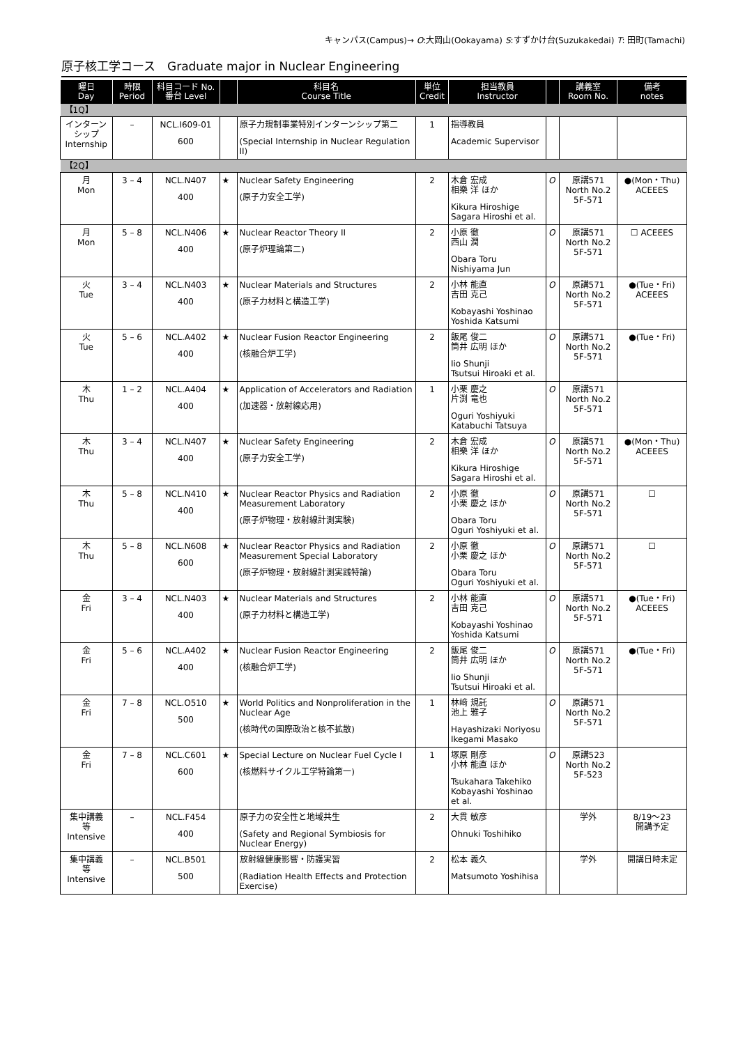キャンパス(Campus)→ O:大岡山(Ookayama) S:すずかけ台(Suzukakedai) T: 田町(Tamachi)
原子核工学コース　Graduate major in Nuclear Engineering
| 曜日 Day | 時限 Period | 科目コード No. 番台 Level | | 科目名 Course Title | 単位 Credit | 担当教員 Instructor | | 講義室 Room No. | 備考 notes |
| --- | --- | --- | --- | --- | --- | --- | --- | --- | --- |
| 【1Q】 | | | | | | | | | |
| インターン シップ Internship | – | NCL.I609-01 600 | | 原子力規制事業特別インターンシップ第二 (Special Internship in Nuclear Regulation II) | 1 | 指導教員 Academic Supervisor | | | |
| 【2Q】 | | | | | | | | | |
| 月 Mon | 3 – 4 | NCL.N407 400 | ★ | Nuclear Safety Engineering (原子力安全工学) | 2 | 木倉 宏成 相樂 洋 ほか Kikura Hiroshige Sagara Hiroshi et al. | O | 原講571 North No.2 5F-571 | ●(Mon・Thu) ACEEES |
| 月 Mon | 5 – 8 | NCL.N406 400 | ★ | Nuclear Reactor Theory II (原子炉理論第二) | 2 | 小原 徹 西山 潤 Obara Toru Nishiyama Jun | O | 原講571 North No.2 5F-571 | ☐ ACEEES |
| 火 Tue | 3 – 4 | NCL.N403 400 | ★ | Nuclear Materials and Structures (原子力材料と構造工学) | 2 | 小林 能直 吉田 克己 Kobayashi Yoshinao Yoshida Katsumi | O | 原講571 North No.2 5F-571 | ●(Tue・Fri) ACEEES |
| 火 Tue | 5 – 6 | NCL.A402 400 | ★ | Nuclear Fusion Reactor Engineering (核融合炉工学) | 2 | 飯尾 俊二 筒井 広明 ほか Iio Shunji Tsutsui Hiroaki et al. | O | 原講571 North No.2 5F-571 | ●(Tue・Fri) |
| 木 Thu | 1 – 2 | NCL.A404 400 | ★ | Application of Accelerators and Radiation (加速器・放射線応用) | 1 | 小栗 慶之 片渕 竜也 Oguri Yoshiyuki Katabuchi Tatsuya | O | 原講571 North No.2 5F-571 | |
| 木 Thu | 3 – 4 | NCL.N407 400 | ★ | Nuclear Safety Engineering (原子力安全工学) | 2 | 木倉 宏成 相樂 洋 ほか Kikura Hiroshige Sagara Hiroshi et al. | O | 原講571 North No.2 5F-571 | ●(Mon・Thu) ACEEES |
| 木 Thu | 5 – 8 | NCL.N410 400 | ★ | Nuclear Reactor Physics and Radiation Measurement Laboratory (原子炉物理・放射線計測実験) | 2 | 小原 徹 小栗 慶之 ほか Obara Toru Oguri Yoshiyuki et al. | O | 原講571 North No.2 5F-571 | ☐ |
| 木 Thu | 5 – 8 | NCL.N608 600 | ★ | Nuclear Reactor Physics and Radiation Measurement Special Laboratory (原子炉物理・放射線計測実践特論) | 2 | 小原 徹 小栗 慶之 ほか Obara Toru Oguri Yoshiyuki et al. | O | 原講571 North No.2 5F-571 | ☐ |
| 金 Fri | 3 – 4 | NCL.N403 400 | ★ | Nuclear Materials and Structures (原子力材料と構造工学) | 2 | 小林 能直 吉田 克己 Kobayashi Yoshinao Yoshida Katsumi | O | 原講571 North No.2 5F-571 | ●(Tue・Fri) ACEEES |
| 金 Fri | 5 – 6 | NCL.A402 400 | ★ | Nuclear Fusion Reactor Engineering (核融合炉工学) | 2 | 飯尾 俊二 筒井 広明 ほか Iio Shunji Tsutsui Hiroaki et al. | O | 原講571 North No.2 5F-571 | ●(Tue・Fri) |
| 金 Fri | 7 – 8 | NCL.O510 500 | ★ | World Politics and Nonproliferation in the Nuclear Age (核時代の国際政治と核不拡散) | 1 | 林﨑 規託 池上 雅子 Hayashizaki Noriyosu Ikegami Masako | O | 原講571 North No.2 5F-571 | |
| 金 Fri | 7 – 8 | NCL.C601 600 | ★ | Special Lecture on Nuclear Fuel Cycle I (核燃料サイクル工学特論第一) | 1 | 塚原 剛彦 小林 能直 ほか Tsukahara Takehiko Kobayashi Yoshinao et al. | O | 原講523 North No.2 5F-523 | |
| 集中講義 等 Intensive | – | NCL.F454 400 | | 原子力の安全性と地域共生 (Safety and Regional Symbiosis for Nuclear Energy) | 2 | 大貫 敏彦 Ohnuki Toshihiko | | 学外 | 8/19～23 開講予定 |
| 集中講義 等 Intensive | – | NCL.B501 500 | | 放射線健康影響・防護実習 (Radiation Health Effects and Protection Exercise) | 2 | 松本 義久 Matsumoto Yoshihisa | | 学外 | 開講日時未定 |